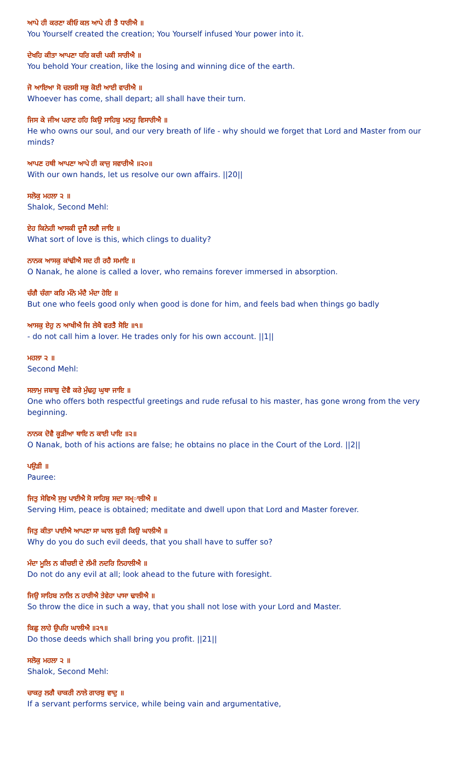ਆਪੇ ਹੀ ਕਰਣਾ ਕੀਓ ਕਲ ਆਪੇ ਹੀ ਤੈ ਧਾਰੀਐ ॥
You Yourself created the creation; You Yourself infused Your power into it.
ਦੇਖਹਿ ਕੀਤਾ ਆਪਣਾ ਧਰਿ ਕਚੀ ਪਕੀ ਸਾਰੀਐ ॥
You behold Your creation, like the losing and winning dice of the earth.
ਜੋ ਆਇਆ ਸੋ ਚਲਸੀ ਸਭੁ ਕੋਈ ਆਈ ਵਾਰੀਐ ॥
Whoever has come, shall depart; all shall have their turn.
ਜਿਸ ਕੇ ਜੀਅ ਪਰਾਣ ਹਹਿ ਕਿਉ ਸਾਹਿਬੁ ਮਨਹੁ ਵਿਸਾਰੀਐ ॥
He who owns our soul, and our very breath of life - why should we forget that Lord and Master from our minds?
ਆਪਣ ਹਥੀ ਆਪਣਾ ਆਪੇ ਹੀ ਕਾਜੁ ਸਵਾਰੀਐ ॥੨੦॥
With our own hands, let us resolve our own affairs. ||20||
ਸਲੋਕੁ ਮਹਲਾ ੨ ॥
Shalok, Second Mehl:
ਏਹ ਕਿਨੇਹੀ ਆਸਕੀ ਦੂਜੈ ਲਗੈ ਜਾਇ ॥
What sort of love is this, which clings to duality?
ਨਾਨਕ ਆਸਕੁ ਕਾਂਢੀਐ ਸਦ ਹੀ ਰਹੈ ਸਮਾਇ ॥
O Nanak, he alone is called a lover, who remains forever immersed in absorption.
ਚੰਗੈ ਚੰਗਾ ਕਰਿ ਮੰਨੇ ਮੰਦੈ ਮੰਦਾ ਹੋਇ ॥
But one who feels good only when good is done for him, and feels bad when things go badly
ਆਸਕੁ ਏਹੁ ਨ ਆਖੀਐ ਜਿ ਲੇਖੈ ਵਰਤੈ ਸੋਇ ॥੧॥
- do not call him a lover. He trades only for his own account. ||1||
ਮਹਲਾ ੨ ॥
Second Mehl:
ਸਲਾਮੁ ਜਬਾਬੁ ਦੋਵੈ ਕਰੇ ਮੁੰਢਹੁ ਘੁਥਾ ਜਾਇ ॥
One who offers both respectful greetings and rude refusal to his master, has gone wrong from the very beginning.
ਨਾਨਕ ਦੋਵੈ ਕੂੜੀਆ ਥਾਇ ਨ ਕਾਈ ਪਾਇ ॥੨॥
O Nanak, both of his actions are false; he obtains no place in the Court of the Lord. ||2||
ਪਉੜੀ ॥
Pauree:
ਜਿਤੁ ਸੇਵਿਐ ਸੁਖੁ ਪਾਈਐ ਸੋ ਸਾਹਿਬੁ ਸਦਾ ਸਮ੍ਾਲੀਐ ॥
Serving Him, peace is obtained; meditate and dwell upon that Lord and Master forever.
ਜਿਤੁ ਕੀਤਾ ਪਾਈਐ ਆਪਣਾ ਸਾ ਘਾਲ ਬੁਰੀ ਕਿਉ ਘਾਲੀਐ ॥
Why do you do such evil deeds, that you shall have to suffer so?
ਮੰਦਾ ਮੂਲਿ ਨ ਕੀਚਈ ਦੇ ਲੰਮੀ ਨਦਰਿ ਨਿਹਾਲੀਐ ॥
Do not do any evil at all; look ahead to the future with foresight.
ਜਿਉ ਸਾਹਿਬ ਨਾਲਿ ਨ ਹਾਰੀਐ ਤੇਵੇਹਾ ਪਾਸਾ ਢਾਲੀਐ ॥
So throw the dice in such a way, that you shall not lose with your Lord and Master.
ਕਿਛੁ ਲਾਹੇ ਉਪਰਿ ਘਾਲੀਐ ॥੨੧॥
Do those deeds which shall bring you profit. ||21||
ਸਲੋਕੁ ਮਹਲਾ ੨ ॥
Shalok, Second Mehl:
ਚਾਕਰੁ ਲਗੈ ਚਾਕਰੀ ਨਾਲੇ ਗਾਰਬੁ ਵਾਦੁ ॥
If a servant performs service, while being vain and argumentative,